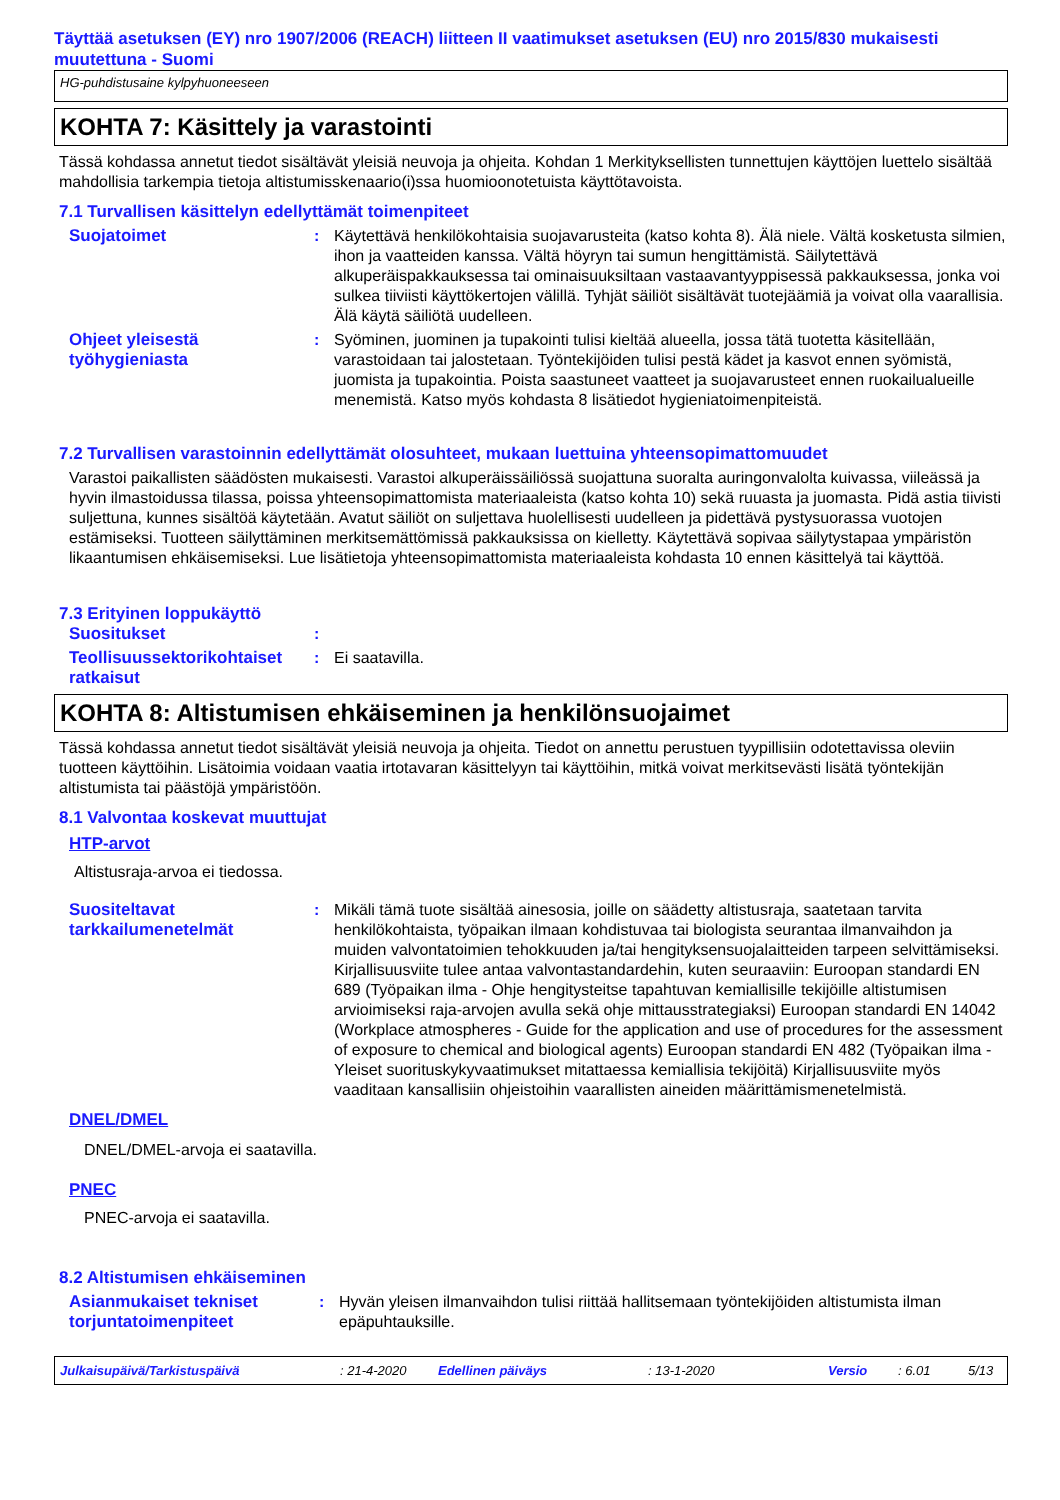Täyttää asetuksen (EY) nro 1907/2006 (REACH) liitteen II vaatimukset asetuksen (EU) nro 2015/830 mukaisesti muutettuna - Suomi
HG-puhdistusaine kylpyhuoneeseen
KOHTA 7: Käsittely ja varastointi
Tässä kohdassa annetut tiedot sisältävät yleisiä neuvoja ja ohjeita. Kohdan 1 Merkityksellisten tunnettujen käyttöjen luettelo sisältää mahdollisia tarkempia tietoja altistumisskenaario(i)ssa huomioonotetuista käyttötavoista.
7.1 Turvallisen käsittelyn edellyttämät toimenpiteet
Suojatoimet : Käytettävä henkilökohtaisia suojavarusteita (katso kohta 8). Älä niele. Vältä kosketusta silmien, ihon ja vaatteiden kanssa. Vältä höyryn tai sumun hengittämistä. Säilytettävä alkuperäispakkauksessa tai ominaisuuksiltaan vastaavantyyppisessä pakkauksessa, jonka voi sulkea tiiviisti käyttökertojen välillä. Tyhjät säiliöt sisältävät tuotejäämiä ja voivat olla vaarallisia. Älä käytä säiliötä uudelleen.
Ohjeet yleisestä työhygieniasta
: Syöminen, juominen ja tupakointi tulisi kieltää alueella, jossa tätä tuotetta käsitellään, varastoidaan tai jalostetaan. Työntekijöiden tulisi pestä kädet ja kasvot ennen syömistä, juomista ja tupakointia. Poista saastuneet vaatteet ja suojavarusteet ennen ruokailualueille menemistä. Katso myös kohdasta 8 lisätiedot hygieniatoimenpiteistä.
7.2 Turvallisen varastoinnin edellyttämät olosuhteet, mukaan luettuina yhteensopimattomuudet
Varastoi paikallisten säädösten mukaisesti. Varastoi alkuperäissäiliössä suojattuna suoralta auringonvalolta kuivassa, viileässä ja hyvin ilmastoidussa tilassa, poissa yhteensopimattomista materiaaleista (katso kohta 10) sekä ruuasta ja juomasta. Pidä astia tiivisti suljettuna, kunnes sisältöä käytetään. Avatut säiliöt on suljettava huolellisesti uudelleen ja pidettävä pystysuorassa vuotojen estämiseksi. Tuotteen säilyttäminen merkitsemättömissä pakkauksissa on kielletty. Käytettävä sopivaa säilytystapaa ympäristön likaantumisen ehkäisemiseksi. Lue lisätietoja yhteensopimattomista materiaaleista kohdasta 10 ennen käsittelyä tai käyttöä.
7.3 Erityinen loppukäyttö
Suositukset :
Teollisuussektorikohtaiset ratkaisut
: Ei saatavilla.
KOHTA 8: Altistumisen ehkäiseminen ja henkilönsuojaimet
Tässä kohdassa annetut tiedot sisältävät yleisiä neuvoja ja ohjeita. Tiedot on annettu perustuen tyypillisiin odotettavissa oleviin tuotteen käyttöihin. Lisätoimia voidaan vaatia irtotavaran käsittelyyn tai käyttöihin, mitkä voivat merkitsevästi lisätä työntekijän altistumista tai päästöjä ympäristöön.
8.1 Valvontaa koskevat muuttujat
HTP-arvot
Altistusraja-arvoa ei tiedossa.
Suositeltavat tarkkailumenetelmät
: Mikäli tämä tuote sisältää ainesosia, joille on säädetty altistusraja, saatetaan tarvita henkilökohtaista, työpaikan ilmaan kohdistuvaa tai biologista seurantaa ilmanvaihdon ja muiden valvontatoimien tehokkuuden ja/tai hengityksensuojalaitteiden tarpeen selvittämiseksi. Kirjallisuusviite tulee antaa valvontastandardehin, kuten seuraaviin: Euroopan standardi EN 689 (Työpaikan ilma - Ohje hengitysteitse tapahtuvan kemiallisille tekijöille altistumisen arvioimiseksi raja-arvojen avulla sekä ohje mittausstrategiaksi) Euroopan standardi EN 14042 (Workplace atmospheres - Guide for the application and use of procedures for the assessment of exposure to chemical and biological agents) Euroopan standardi EN 482 (Työpaikan ilma - Yleiset suorituskykyvaatimukset mitattaessa kemiallisia tekijöitä) Kirjallisuusviite myös vaaditaan kansallisiin ohjeistoihin vaarallisten aineiden määrittämismenetelmistä.
DNEL/DMEL
DNEL/DMEL-arvoja ei saatavilla.
PNEC
PNEC-arvoja ei saatavilla.
8.2 Altistumisen ehkäiseminen
Asianmukaiset tekniset torjuntatoimenpiteet
: Hyvän yleisen ilmanvaihdon tulisi riittää hallitsemaan työntekijöiden altistumista ilman epäpuhtauksille.
Julkaisupäivä/Tarkistuspäivä: 21-4-2020 Edellinen päiväys: 13-1-2020 Versio: 6.01 5/13